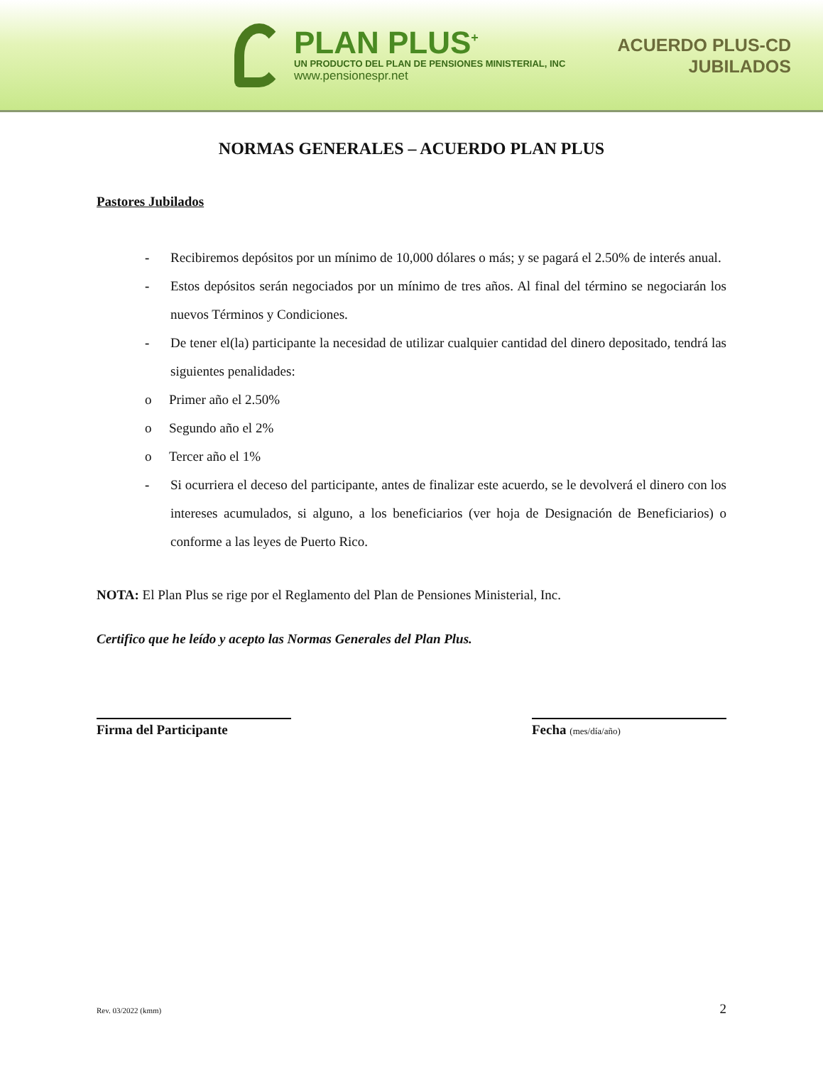PLAN PLUS<sup>+</sup>
UN PRODUCTO DEL PLAN DE PENSIONES MINISTERIAL, INC
www.pensionespr.net
ACUERDO PLUS-CD
JUBILADOS
NORMAS GENERALES – ACUERDO PLAN PLUS
Pastores Jubilados
- Recibiremos depósitos por un mínimo de 10,000 dólares o más; y se pagará el 2.50% de interés anual.
- Estos depósitos serán negociados por un mínimo de tres años. Al final del término se negociarán los nuevos Términos y Condiciones.
- De tener el(la) participante la necesidad de utilizar cualquier cantidad del dinero depositado, tendrá las siguientes penalidades:
o Primer año el 2.50%
o Segundo año el 2%
o Tercer año el 1%
- Si ocurriera el deceso del participante, antes de finalizar este acuerdo, se le devolverá el dinero con los intereses acumulados, si alguno, a los beneficiarios (ver hoja de Designación de Beneficiarios) o conforme a las leyes de Puerto Rico.
NOTA: El Plan Plus se rige por el Reglamento del Plan de Pensiones Ministerial, Inc.
Certifico que he leído y acepto las Normas Generales del Plan Plus.
Firma del Participante Fecha (mes/día/año)
Rev. 03/2022 (kmm) 2